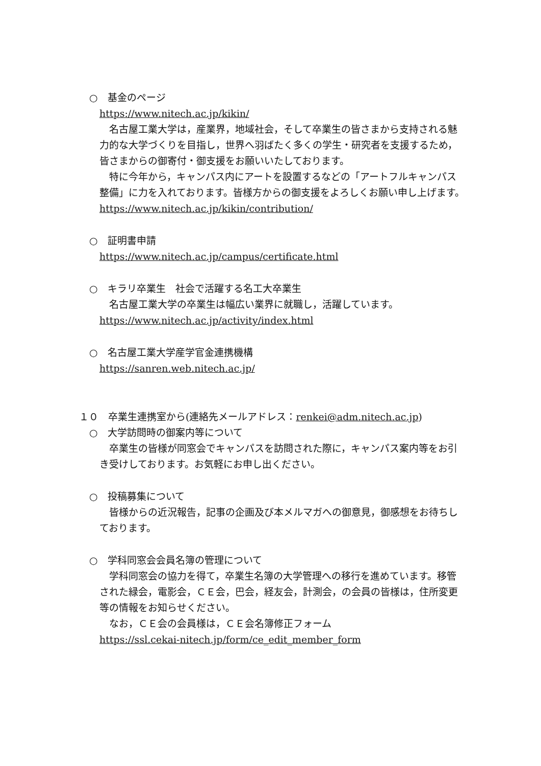○　基金のページ
https://www.nitech.ac.jp/kikin/
　名古屋工業大学は，産業界，地域社会，そして卒業生の皆さまから支持される魅力的な大学づくりを目指し，世界へ羽ばたく多くの学生・研究者を支援するため，皆さまからの御寄付・御支援をお願いいたしております。
　特に今年から，キャンパス内にアートを設置するなどの「アートフルキャンパス整備」に力を入れております。皆様方からの御支援をよろしくお願い申し上げます。
https://www.nitech.ac.jp/kikin/contribution/
○　証明書申請
https://www.nitech.ac.jp/campus/certificate.html
○　キラリ卒業生　社会で活躍する名工大卒業生
　名古屋工業大学の卒業生は幅広い業界に就職し，活躍しています。
https://www.nitech.ac.jp/activity/index.html
○　名古屋工業大学産学官金連携機構
https://sanren.web.nitech.ac.jp/
１０　卒業生連携室から(連絡先メールアドレス：renkei@adm.nitech.ac.jp)
○　大学訪問時の御案内等について
　卒業生の皆様が同窓会でキャンパスを訪問された際に，キャンパス案内等をお引き受けしております。お気軽にお申し出ください。
○　投稿募集について
　皆様からの近況報告，記事の企画及び本メルマガへの御意見，御感想をお待ちしております。
○　学科同窓会会員名簿の管理について
　学科同窓会の協力を得て，卒業生名簿の大学管理への移行を進めています。移管された緑会，電影会，ＣＥ会，巴会，経友会，計測会，の会員の皆様は，住所変更等の情報をお知らせください。
　なお，ＣＥ会の会員様は，ＣＥ会名簿修正フォーム
https://ssl.cekai-nitech.jp/form/ce_edit_member_form